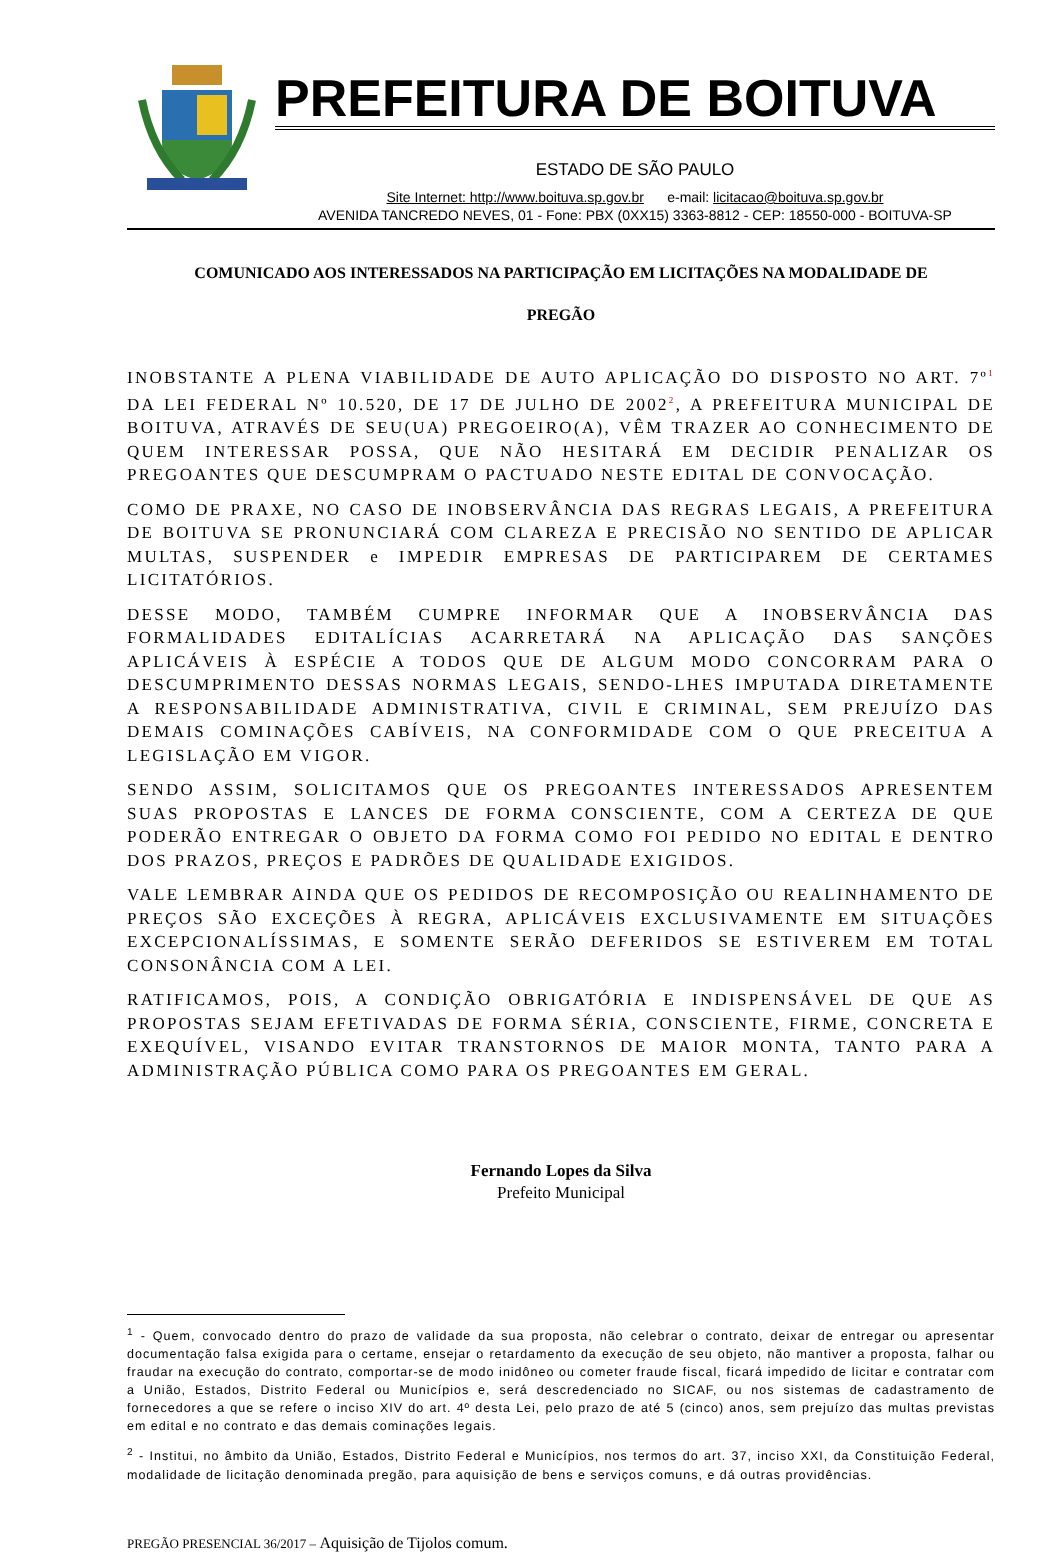PREFEITURA DE BOITUVA
ESTADO DE SÃO PAULO
Site Internet: http://www.boituva.sp.gov.br e-mail: licitacao@boituva.sp.gov.br
AVENIDA TANCREDO NEVES, 01 - Fone: PBX (0XX15) 3363-8812 - CEP: 18550-000 - BOITUVA-SP
COMUNICADO AOS INTERESSADOS NA PARTICIPAÇÃO EM LICITAÇÕES NA MODALIDADE DE
PREGÃO
INOBSTANTE A PLENA VIABILIDADE DE AUTO APLICAÇÃO DO DISPOSTO NO ART. 7º<sup>1</sup> DA LEI FEDERAL Nº 10.520, DE 17 DE JULHO DE 2002<sup>2</sup>, A PREFEITURA MUNICIPAL DE BOITUVA, ATRAVÉS DE SEU(UA) PREGOEIRO(A), VÊM TRAZER AO CONHECIMENTO DE QUEM INTERESSAR POSSA, QUE NÃO HESITARÁ EM DECIDIR PENALIZAR OS PREGOANTES QUE DESCUMPRAM O PACTUADO NESTE EDITAL DE CONVOCAÇÃO.
COMO DE PRAXE, NO CASO DE INOBSERVÂNCIA DAS REGRAS LEGAIS, A PREFEITURA DE BOITUVA SE PRONUNCIARÁ COM CLAREZA E PRECISÃO NO SENTIDO DE APLICAR MULTAS, SUSPENDER e IMPEDIR EMPRESAS DE PARTICIPAREM DE CERTAMES LICITATÓRIOS.
DESSE MODO, TAMBÉM CUMPRE INFORMAR QUE A INOBSERVÂNCIA DAS FORMALIDADES EDITALÍCIAS ACARRETARÁ NA APLICAÇÃO DAS SANÇÕES APLICÁVEIS À ESPÉCIE A TODOS QUE DE ALGUM MODO CONCORRAM PARA O DESCUMPRIMENTO DESSAS NORMAS LEGAIS, SENDO-LHES IMPUTADA DIRETAMENTE A RESPONSABILIDADE ADMINISTRATIVA, CIVIL E CRIMINAL, SEM PREJUÍZO DAS DEMAIS COMINAÇÕES CABÍVEIS, NA CONFORMIDADE COM O QUE PRECEITUA A LEGISLAÇÃO EM VIGOR.
SENDO ASSIM, SOLICITAMOS QUE OS PREGOANTES INTERESSADOS APRESENTEM SUAS PROPOSTAS E LANCES DE FORMA CONSCIENTE, COM A CERTEZA DE QUE PODERÃO ENTREGAR O OBJETO DA FORMA COMO FOI PEDIDO NO EDITAL E DENTRO DOS PRAZOS, PREÇOS E PADRÕES DE QUALIDADE EXIGIDOS.
VALE LEMBRAR AINDA QUE OS PEDIDOS DE RECOMPOSIÇÃO OU REALINHAMENTO DE PREÇOS SÃO EXCEÇÕES À REGRA, APLICÁVEIS EXCLUSIVAMENTE EM SITUAÇÕES EXCEPCIONALÍSSIMAS, E SOMENTE SERÃO DEFERIDOS SE ESTIVEREM EM TOTAL CONSONÂNCIA COM A LEI.
RATIFICAMOS, POIS, A CONDIÇÃO OBRIGATÓRIA E INDISPENSÁVEL DE QUE AS PROPOSTAS SEJAM EFETIVADAS DE FORMA SÉRIA, CONSCIENTE, FIRME, CONCRETA E EXEQUÍVEL, VISANDO EVITAR TRANSTORNOS DE MAIOR MONTA, TANTO PARA A ADMINISTRAÇÃO PÚBLICA COMO PARA OS PREGOANTES EM GERAL.
Fernando Lopes da Silva
Prefeito Municipal
<sup>1</sup> - Quem, convocado dentro do prazo de validade da sua proposta, não celebrar o contrato, deixar de entregar ou apresentar documentação falsa exigida para o certame, ensejar o retardamento da execução de seu objeto, não mantiver a proposta, falhar ou fraudar na execução do contrato, comportar-se de modo inidôneo ou cometer fraude fiscal, ficará impedido de licitar e contratar com a União, Estados, Distrito Federal ou Municípios e, será descredenciado no SICAF, ou nos sistemas de cadastramento de fornecedores a que se refere o inciso XIV do art. 4º desta Lei, pelo prazo de até 5 (cinco) anos, sem prejuízo das multas previstas em edital e no contrato e das demais cominações legais.
<sup>2</sup> - Institui, no âmbito da União, Estados, Distrito Federal e Municípios, nos termos do art. 37, inciso XXI, da Constituição Federal, modalidade de licitação denominada pregão, para aquisição de bens e serviços comuns, e dá outras providências.
PREGÃO PRESENCIAL 36/2017 – Aquisição de Tijolos comum.